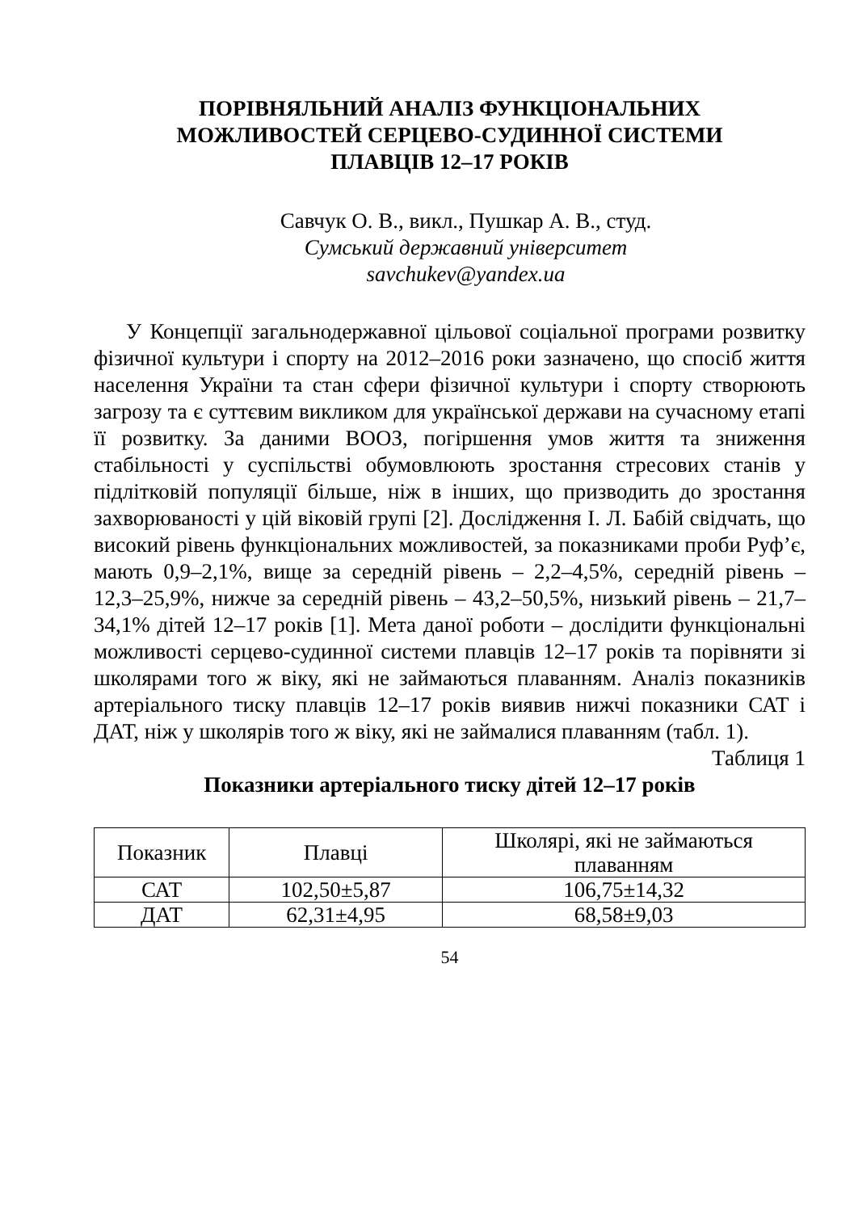ПОРІВНЯЛЬНИЙ АНАЛІЗ ФУНКЦІОНАЛЬНИХ
МОЖЛИВОСТЕЙ СЕРЦЕВО-СУДИННОЇ СИСТЕМИ
ПЛАВЦІВ 12–17 РОКІВ
Савчук О. В., викл., Пушкар А. В., студ.
Сумський державний університет
savchukev@yandex.ua
У Концепції загальнодержавної цільової соціальної програми розвитку фізичної культури і спорту на 2012–2016 роки зазначено, що спосіб життя населення України та стан сфери фізичної культури і спорту створюють загрозу та є суттєвим викликом для української держави на сучасному етапі її розвитку. За даними ВООЗ, погіршення умов життя та зниження стабільності у суспільстві обумовлюють зростання стресових станів у підлітковій популяції більше, ніж в інших, що призводить до зростання захворюваності у цій віковій групі [2]. Дослідження І. Л. Бабій свідчать, що високий рівень функціональних можливостей, за показниками проби Руф’є, мають 0,9–2,1%, вище за середній рівень – 2,2–4,5%, середній рівень – 12,3–25,9%, нижче за середній рівень – 43,2–50,5%, низький рівень – 21,7–34,1% дітей 12–17 років [1]. Мета даної роботи – дослідити функціональні можливості серцево-судинної системи плавців 12–17 років та порівняти зі школярами того ж віку, які не займаються плаванням. Аналіз показників артеріального тиску плавців 12–17 років виявив нижчі показники САТ і ДАТ, ніж у школярів того ж віку, які не займалися плаванням (табл. 1).
Таблиця 1
Показники артеріального тиску дітей 12–17 років
| Показник | Плавці | Школярі, які не займаються плаванням |
| --- | --- | --- |
| САТ | 102,50±5,87 | 106,75±14,32 |
| ДАТ | 62,31±4,95 | 68,58±9,03 |
54